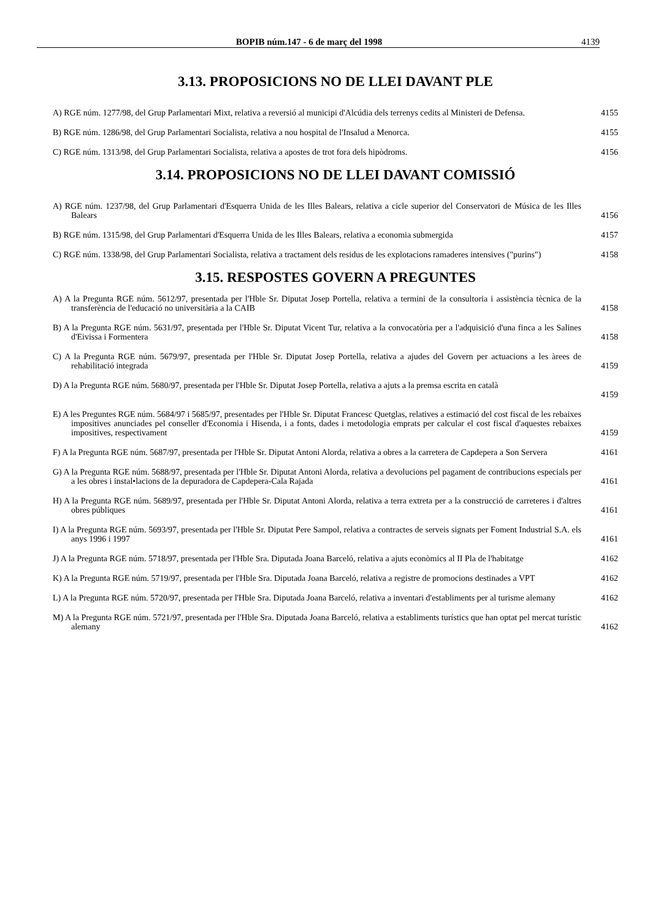BOPIB núm.147 - 6 de març del 1998 4139
3.13. PROPOSICIONS NO DE LLEI DAVANT PLE
A) RGE núm. 1277/98, del Grup Parlamentari Mixt, relativa a reversió al municipi d'Alcúdia dels terrenys cedits al Ministeri de Defensa.
4155
B) RGE núm. 1286/98, del Grup Parlamentari Socialista, relativa a nou hospital de l'Insalud a Menorca.
4155
C) RGE núm. 1313/98, del Grup Parlamentari Socialista, relativa a apostes de trot fora dels hipòdroms.
4156
3.14. PROPOSICIONS NO DE LLEI DAVANT COMISSIÓ
A) RGE núm. 1237/98, del Grup Parlamentari d'Esquerra Unida de les Illes Balears, relativa a cicle superior del Conservatori de Música de les Illes Balears
4156
B) RGE núm. 1315/98, del Grup Parlamentari d'Esquerra Unida de les Illes Balears, relativa a economia submergida
4157
C) RGE núm. 1338/98, del Grup Parlamentari Socialista, relativa a tractament dels residus de les explotacions ramaderes intensives ("purins")
4158
3.15. RESPOSTES GOVERN A PREGUNTES
A) A la Pregunta RGE núm. 5612/97, presentada per l'Hble Sr. Diputat Josep Portella, relativa a termini de la consultoria i assistència tècnica de la transferència de l'educació no universitària a la CAIB
4158
B) A la Pregunta RGE núm. 5631/97, presentada per l'Hble Sr. Diputat Vicent Tur, relativa a la convocatòria per a l'adquisició d'una finca a les Salines d'Eivissa i Formentera
4158
C) A la Pregunta RGE núm. 5679/97, presentada per l'Hble Sr. Diputat Josep Portella, relativa a ajudes del Govern per actuacions a les àrees de rehabilitació integrada
4159
D) A la Pregunta RGE núm. 5680/97, presentada per l'Hble Sr. Diputat Josep Portella, relativa a ajuts a la premsa escrita en català
4159
E) A les Preguntes RGE núm. 5684/97 i 5685/97, presentades per l'Hble Sr. Diputat Francesc Quetglas, relatives a estimació del cost fiscal de les rebaixes impositives anunciades pel conseller d'Economia i Hisenda, i a fonts, dades i metodologia emprats per calcular el cost fiscal d'aquestes rebaixes impositives, respectivament
4159
F) A la Pregunta RGE núm. 5687/97, presentada per l'Hble Sr. Diputat Antoni Alorda, relativa a obres a la carretera de Capdepera a Son Servera
4161
G) A la Pregunta RGE núm. 5688/97, presentada per l'Hble Sr. Diputat Antoni Alorda, relativa a devolucions pel pagament de contribucions especials per a les obres i instal•lacions de la depuradora de Capdepera-Cala Rajada
4161
H) A la Pregunta RGE núm. 5689/97, presentada per l'Hble Sr. Diputat Antoni Alorda, relativa a terra extreta per a la construcció de carreteres i d'altres obres públiques
4161
I) A la Pregunta RGE núm. 5693/97, presentada per l'Hble Sr. Diputat Pere Sampol, relativa a contractes de serveis signats per Foment Industrial S.A. els anys 1996 i 1997
4161
J) A la Pregunta RGE núm. 5718/97, presentada per l'Hble Sra. Diputada Joana Barceló, relativa a ajuts econòmics al II Pla de l'habitatge
4162
K) A la Pregunta RGE núm. 5719/97, presentada per l'Hble Sra. Diputada Joana Barceló, relativa a registre de promocions destinades a VPT
4162
L) A la Pregunta RGE núm. 5720/97, presentada per l'Hble Sra. Diputada Joana Barceló, relativa a inventari d'establiments per al turisme alemany
4162
M) A la Pregunta RGE núm. 5721/97, presentada per l'Hble Sra. Diputada Joana Barceló, relativa a establiments turístics que han optat pel mercat turístic alemany
4162